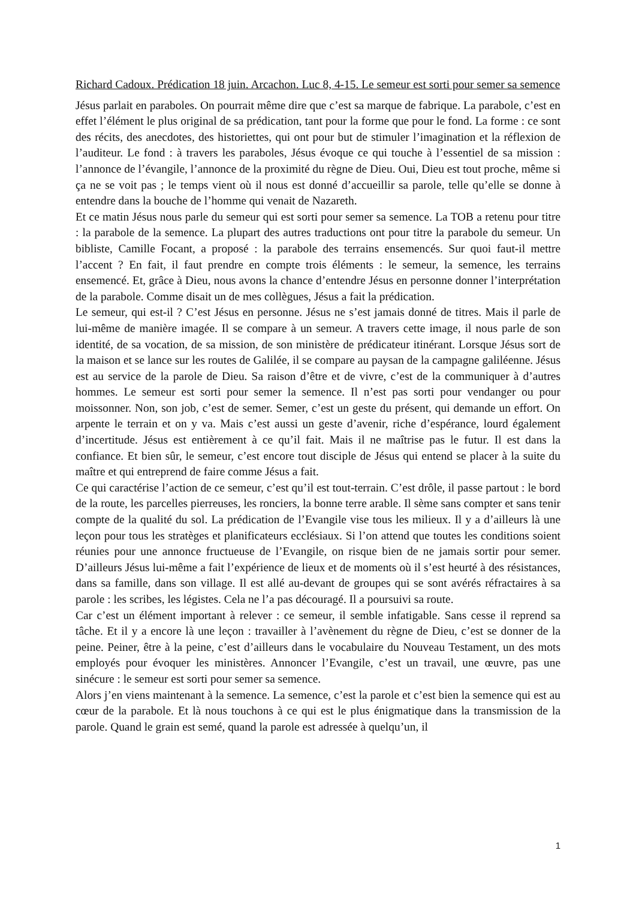Richard Cadoux. Prédication 18 juin. Arcachon. Luc 8, 4-15. Le semeur est sorti pour semer sa semence
Jésus parlait en paraboles. On pourrait même dire que c’est sa marque de fabrique. La parabole, c’est en effet l’élément le plus original de sa prédication, tant pour la forme que pour le fond. La forme : ce sont des récits, des anecdotes, des historiettes, qui ont pour but de stimuler l’imagination et la réflexion de l’auditeur. Le fond : à travers les paraboles, Jésus évoque ce qui touche à l’essentiel de sa mission : l’annonce de l’évangile, l’annonce de la proximité du règne de Dieu. Oui, Dieu est tout proche, même si ça ne se voit pas ; le temps vient où il nous est donné d’accueillir sa parole, telle qu’elle se donne à entendre dans la bouche de l’homme qui venait de Nazareth.
Et ce matin Jésus nous parle du semeur qui est sorti pour semer sa semence. La TOB a retenu pour titre : la parabole de la semence. La plupart des autres traductions ont pour titre la parabole du semeur. Un bibliste, Camille Focant, a proposé : la parabole des terrains ensemencés. Sur quoi faut-il mettre l’accent ? En fait, il faut prendre en compte trois éléments : le semeur, la semence, les terrains ensemencé. Et, grâce à Dieu, nous avons la chance d’entendre Jésus en personne donner l’interprétation de la parabole. Comme disait un de mes collègues, Jésus a fait la prédication.
Le semeur, qui est-il ? C’est Jésus en personne. Jésus ne s’est jamais donné de titres. Mais il parle de lui-même de manière imagée. Il se compare à un semeur. A travers cette image, il nous parle de son identité, de sa vocation, de sa mission, de son ministère de prédicateur itinérant. Lorsque Jésus sort de la maison et se lance sur les routes de Galilée, il se compare au paysan de la campagne galiléenne. Jésus est au service de la parole de Dieu. Sa raison d’être et de vivre, c’est de la communiquer à d’autres hommes. Le semeur est sorti pour semer la semence. Il n’est pas sorti pour vendanger ou pour moissonner. Non, son job, c’est de semer. Semer, c’est un geste du présent, qui demande un effort. On arpente le terrain et on y va. Mais c’est aussi un geste d’avenir, riche d’espérance, lourd également d’incertitude. Jésus est entièrement à ce qu’il fait. Mais il ne maîtrise pas le futur. Il est dans la confiance. Et bien sûr, le semeur, c’est encore tout disciple de Jésus qui entend se placer à la suite du maître et qui entreprend de faire comme Jésus a fait.
Ce qui caractérise l’action de ce semeur, c’est qu’il est tout-terrain. C’est drôle, il passe partout : le bord de la route, les parcelles pierreuses, les ronciers, la bonne terre arable. Il sème sans compter et sans tenir compte de la qualité du sol. La prédication de l’Evangile vise tous les milieux. Il y a d’ailleurs là une leçon pour tous les stratèges et planificateurs ecclésiaux. Si l’on attend que toutes les conditions soient réunies pour une annonce fructueuse de l’Evangile, on risque bien de ne jamais sortir pour semer. D’ailleurs Jésus lui-même a fait l’expérience de lieux et de moments où il s’est heurté à des résistances, dans sa famille, dans son village. Il est allé au-devant de groupes qui se sont avérés réfractaires à sa parole : les scribes, les légistes. Cela ne l’a pas découragé. Il a poursuivi sa route.
Car c’est un élément important à relever : ce semeur, il semble infatigable. Sans cesse il reprend sa tâche. Et il y a encore là une leçon : travailler à l’avènement du règne de Dieu, c’est se donner de la peine. Peiner, être à la peine, c’est d’ailleurs dans le vocabulaire du Nouveau Testament, un des mots employés pour évoquer les ministères. Annoncer l’Evangile, c’est un travail, une œuvre, pas une sinécure : le semeur est sorti pour semer sa semence.
Alors j’en viens maintenant à la semence. La semence, c’est la parole et c’est bien la semence qui est au cœur de la parabole. Et là nous touchons à ce qui est le plus énigmatique dans la transmission de la parole. Quand le grain est semé, quand la parole est adressée à quelqu’un, il
1